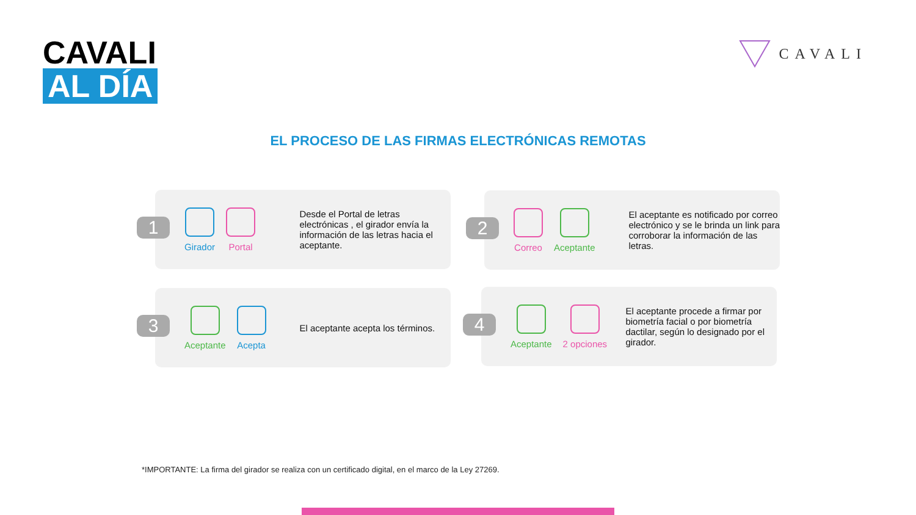CAVALI
AL DÍA
CAVALI
EL PROCESO DE LAS FIRMAS ELECTRÓNICAS REMOTAS
1
Girador
Portal
Desde el Portal de letras electrónicas , el girador envía la información de las letras hacia el aceptante.
2
Correo
Aceptante
El aceptante es notificado por correo electrónico y se le brinda un link para corroborar la información de las letras.
3
Aceptante
Acepta
El aceptante acepta los términos.
4
Aceptante
2 opciones
El aceptante procede a firmar por biometría facial o por biometría dactilar, según lo designado por el girador.
*IMPORTANTE: La firma del girador se realiza con un certificado digital, en el marco de la Ley 27269.